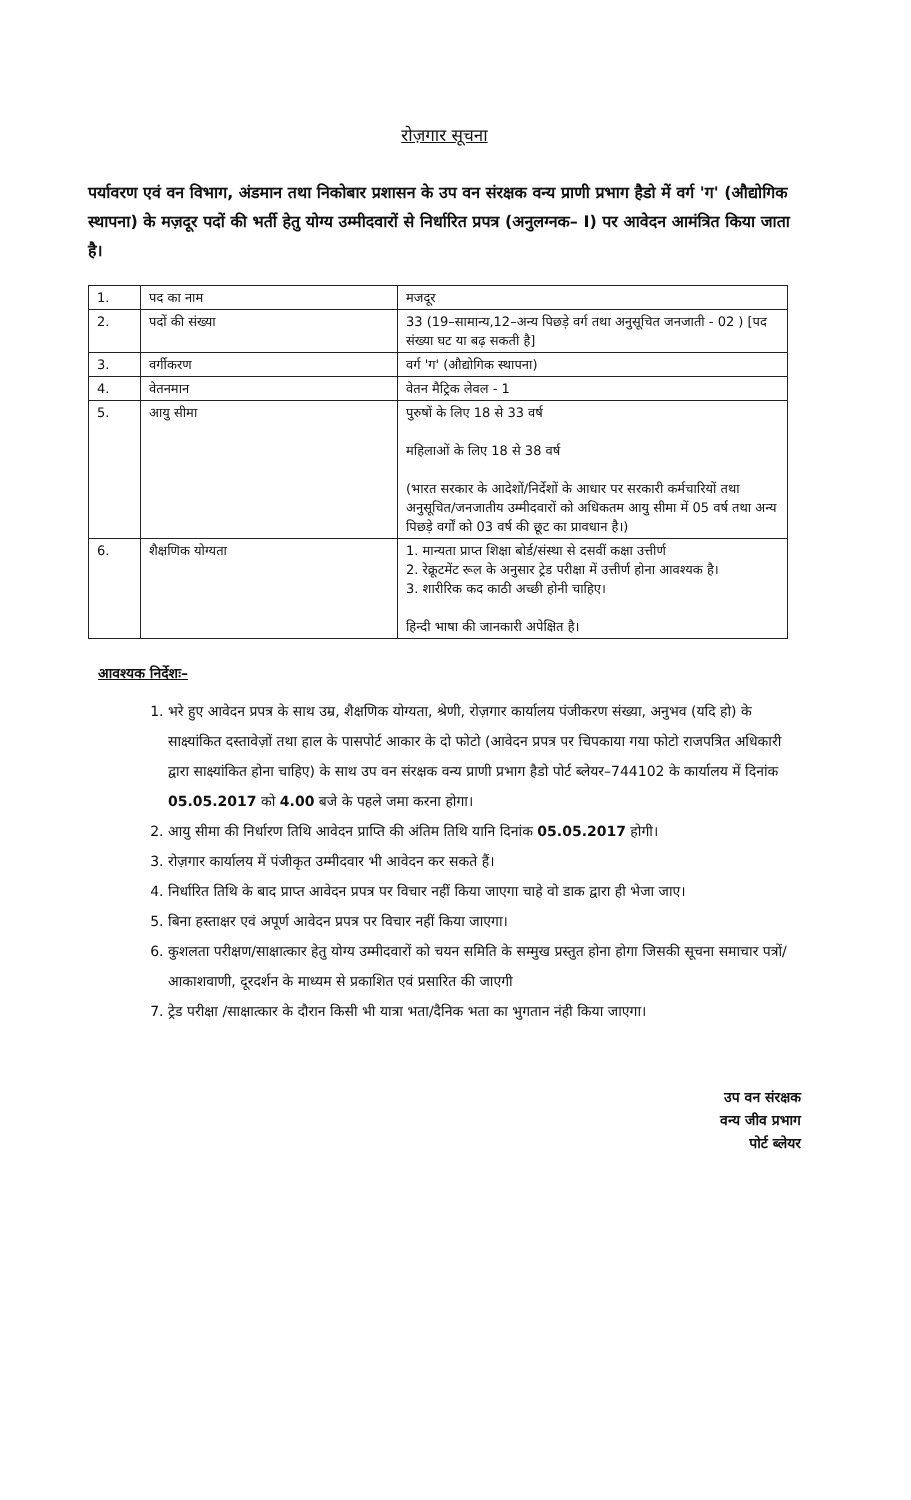रोज़गार सूचना
पर्यावरण एवं वन विभाग, अंडमान तथा निकोबार प्रशासन के उप वन संरक्षक वन्य प्राणी प्रभाग हैडो में वर्ग 'ग' (औद्योगिक स्थापना) के मज़दूर पदों की भर्ती हेतु योग्य उम्मीदवारों से निर्धारित प्रपत्र (अनुलग्नक– I) पर आवेदन आमंत्रित किया जाता है।
| 1. | पद का नाम | मजदूर |
| 2. | पदों की संख्या | 33 (19–सामान्य,12–अन्य पिछड़े वर्ग तथा अनुसूचित जनजाती - 02 ) [पद संख्या घट या बढ़ सकती है] |
| 3. | वर्गीकरण | वर्ग 'ग' (औद्योगिक स्थापना) |
| 4. | वेतनमान | वेतन मैट्रिक लेवल - 1 |
| 5. | आयु सीमा | पुरुषों के लिए 18 से 33 वर्ष महिलाओं के लिए 18 से 38 वर्ष (भारत सरकार के आदेशों/निर्देशों के आधार पर सरकारी कर्मचारियों तथा अनुसूचित/जनजातीय उम्मीदवारों को अधिकतम आयु सीमा में 05 वर्ष तथा अन्य पिछड़े वर्गों को 03 वर्ष की छूट का प्रावधान है।) |
| 6. | शैक्षणिक योग्यता | 1. मान्यता प्राप्त शिक्षा बोर्ड/संस्था से दसवीं कक्षा उत्तीर्ण 2. रेक्रूटमेंट रूल के अनुसार ट्रेड परीक्षा में उत्तीर्ण होना आवश्यक है। 3. शारीरिक कद काठी अच्छी होनी चाहिए। हिन्दी भाषा की जानकारी अपेक्षित है। |
आवश्यक निर्देशः–
1. भरे हुए आवेदन प्रपत्र के साथ उम्र, शैक्षणिक योग्यता, श्रेणी, रोज़गार कार्यालय पंजीकरण संख्या, अनुभव (यदि हो) के साक्ष्यांकित दस्तावेज़ों तथा हाल के पासपोर्ट आकार के दो फोटो (आवेदन प्रपत्र पर चिपकाया गया फोटो राजपत्रित अधिकारी द्वारा साक्ष्यांकित होना चाहिए) के साथ उप वन संरक्षक वन्य प्राणी प्रभाग हैडो पोर्ट ब्लेयर–744102 के कार्यालय में दिनांक 05.05.2017 को 4.00 बजे के पहले जमा करना होगा।
2. आयु सीमा की निर्धारण तिथि आवेदन प्राप्ति की अंतिम तिथि यानि दिनांक 05.05.2017 होगी।
3. रोज़गार कार्यालय में पंजीकृत उम्मीदवार भी आवेदन कर सकते हैं।
4. निर्धारित तिथि के बाद प्राप्त आवेदन प्रपत्र पर विचार नहीं किया जाएगा चाहे वो डाक द्वारा ही भेजा जाए।
5. बिना हस्ताक्षर एवं अपूर्ण आवेदन प्रपत्र पर विचार नहीं किया जाएगा।
6. कुशलता परीक्षण/साक्षात्कार हेतु योग्य उम्मीदवारों को चयन समिति के सम्मुख प्रस्तुत होना होगा जिसकी सूचना समाचार पत्रों/आकाशवाणी, दूरदर्शन के माध्यम से प्रकाशित एवं प्रसारित की जाएगी
7. ट्रेड परीक्षा /साक्षात्कार के दौरान किसी भी यात्रा भता/दैनिक भता का भुगतान नंही किया जाएगा।
उप वन संरक्षक
वन्य जीव प्रभाग
पोर्ट ब्लेयर